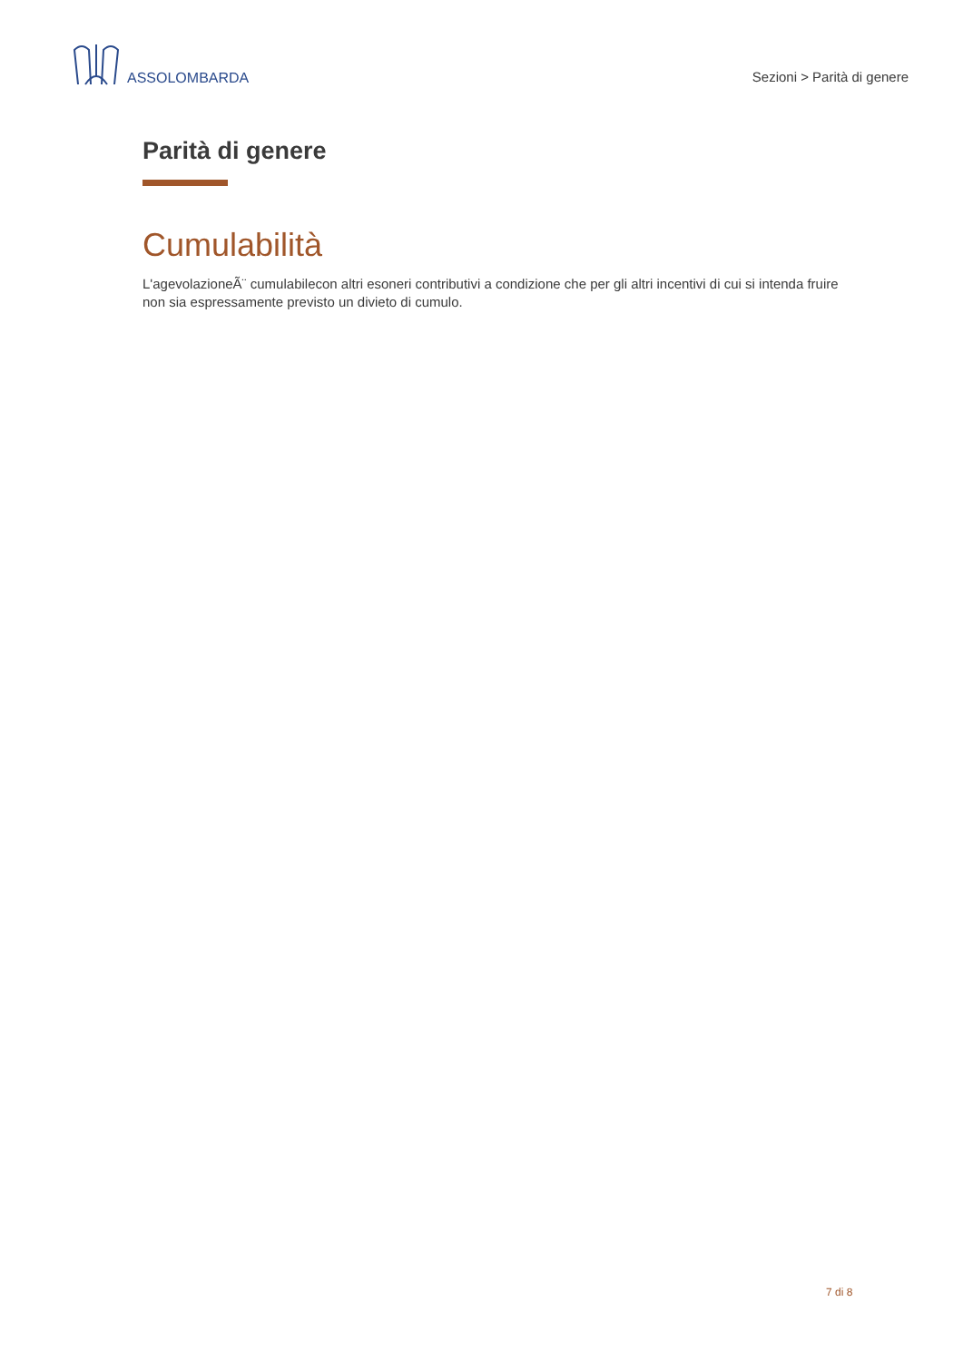ASSOLOMBARDA
Sezioni > Parità di genere
Parità di genere
Cumulabilità
L'agevolazioneÃ¨ cumulabilecon altri esoneri contributivi a condizione che per gli altri incentivi di cui si intenda fruire non sia espressamente previsto un divieto di cumulo.
7 di 8